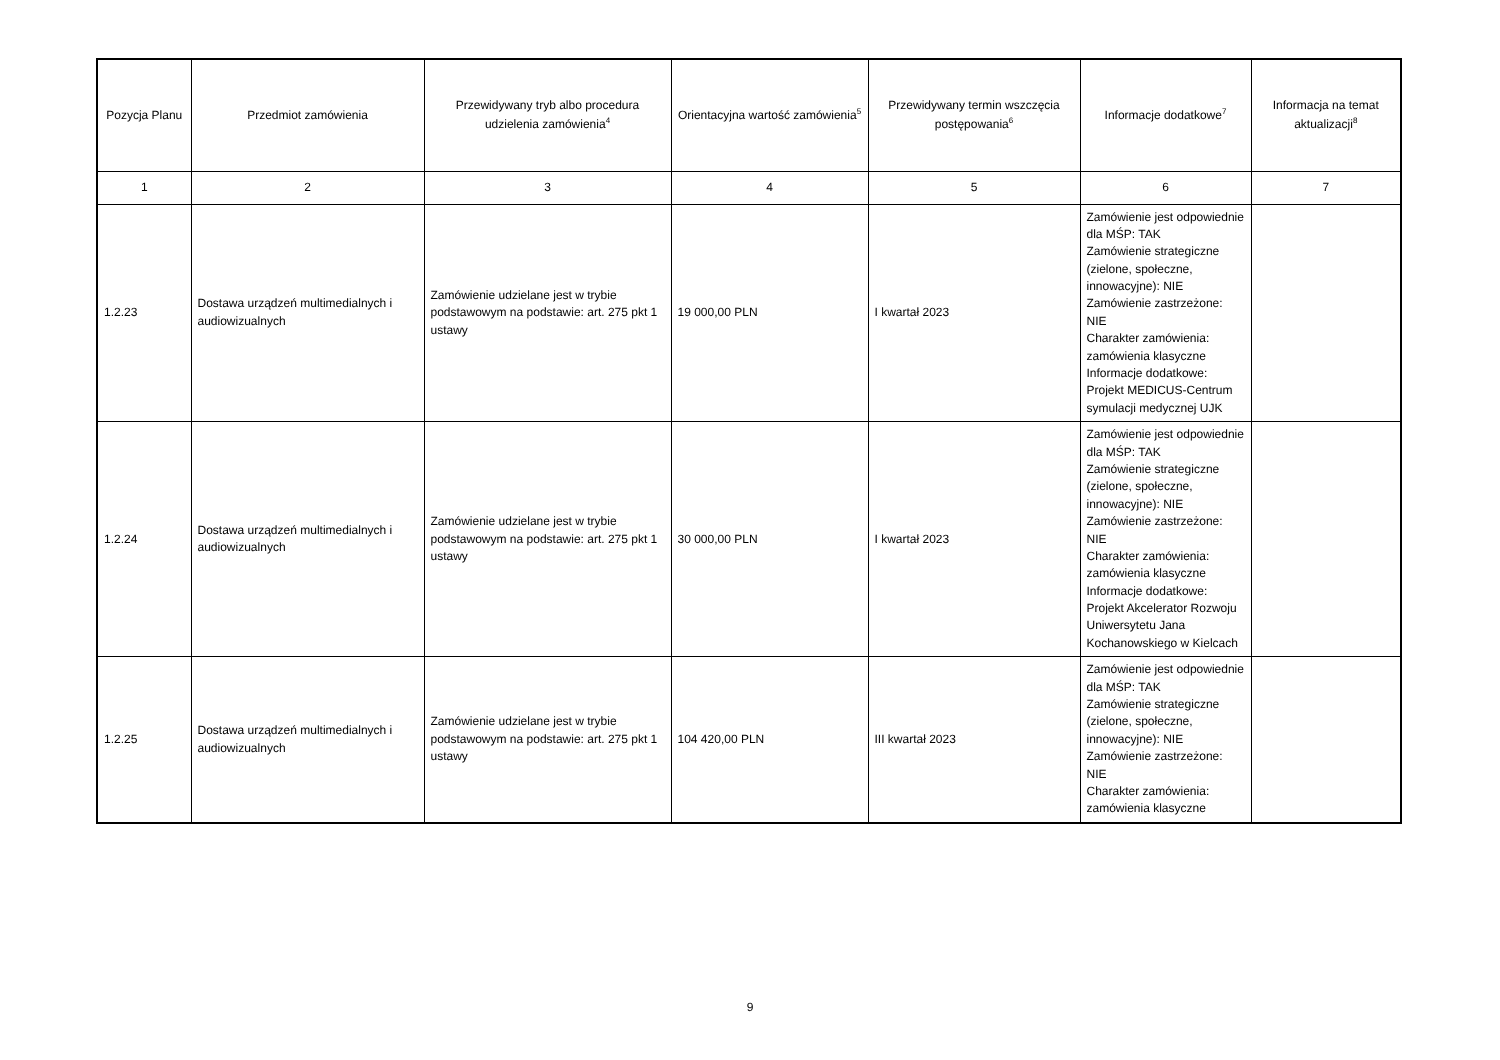| Pozycja Planu | Przedmiot zamówienia | Przewidywany tryb albo procedura udzielenia zamówienia<sup>4</sup> | Orientacyjna wartość zamówienia<sup>5</sup> | Przewidywany termin wszczęcia postępowania<sup>6</sup> | Informacje dodatkowe<sup>7</sup> | Informacja na temat aktualizacji<sup>8</sup> |
| --- | --- | --- | --- | --- | --- | --- |
| 1 | 2 | 3 | 4 | 5 | 6 | 7 |
| 1.2.23 | Dostawa urządzeń multimedialnych i audiowizualnych | Zamówienie udzielane jest w trybie podstawowym na podstawie: art. 275 pkt 1 ustawy | 19 000,00 PLN | I kwartał 2023 | Zamówienie jest odpowiednie dla MŚP: TAK Zamówienie strategiczne (zielone, społeczne, innowacyjne): NIE Zamówienie zastrzeżone: NIE Charakter zamówienia: zamówienia klasyczne Informacje dodatkowe: Projekt MEDICUS-Centrum symulacji medycznej UJK | |
| 1.2.24 | Dostawa urządzeń multimedialnych i audiowizualnych | Zamówienie udzielane jest w trybie podstawowym na podstawie: art. 275 pkt 1 ustawy | 30 000,00 PLN | I kwartał 2023 | Zamówienie jest odpowiednie dla MŚP: TAK Zamówienie strategiczne (zielone, społeczne, innowacyjne): NIE Zamówienie zastrzeżone: NIE Charakter zamówienia: zamówienia klasyczne Informacje dodatkowe: Projekt Akcelerator Rozwoju Uniwersytetu Jana Kochanowskiego w Kielcach | |
| 1.2.25 | Dostawa urządzeń multimedialnych i audiowizualnych | Zamówienie udzielane jest w trybie podstawowym na podstawie: art. 275 pkt 1 ustawy | 104 420,00 PLN | III kwartał 2023 | Zamówienie jest odpowiednie dla MŚP: TAK Zamówienie strategiczne (zielone, społeczne, innowacyjne): NIE Zamówienie zastrzeżone: NIE Charakter zamówienia: zamówienia klasyczne | |
9